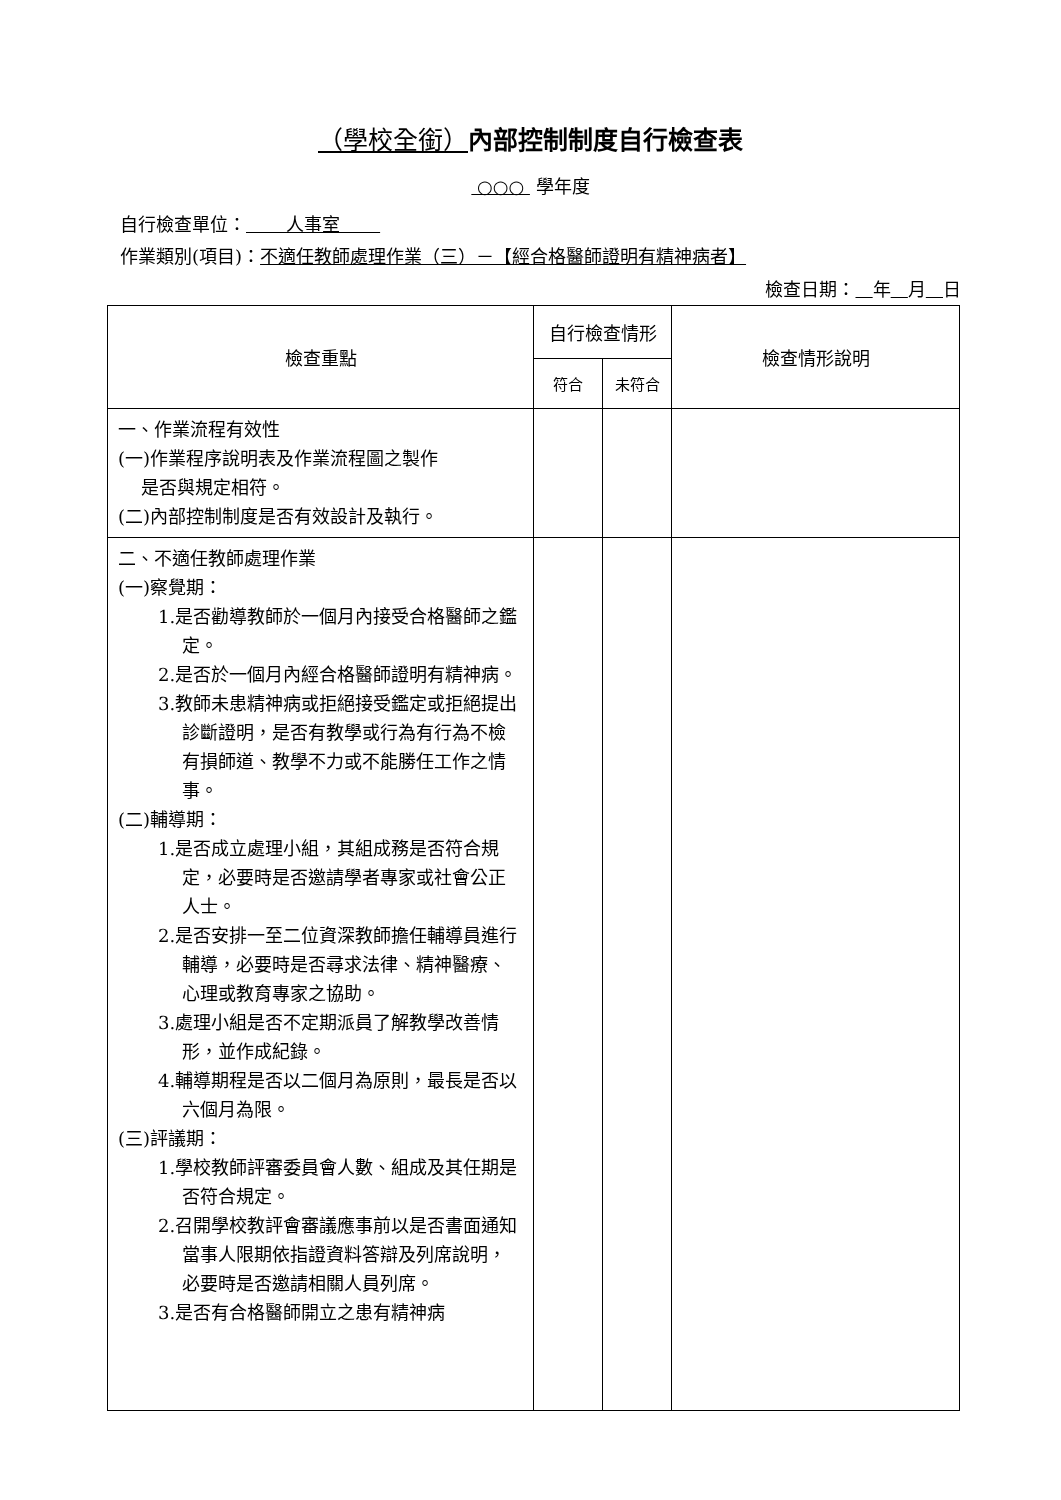（學校全銜）內部控制制度自行檢查表
○○○ 學年度
自行檢查單位： 人事室
作業類別(項目)：不適任教師處理作業（三）－【經合格醫師證明有精神病者】
檢查日期： 年 月 日
| 檢查重點 | 自行檢查情形 | | 檢查情形說明 |
| --- | --- | --- | --- |
| | 符合 | 未符合 | |
| 一、作業流程有效性 (一)作業程序說明表及作業流程圖之製作 是否與規定相符。 (二)內部控制制度是否有效設計及執行。 | | | |
| 二、不適任教師處理作業 (一)察覺期： 1.是否勸導教師於一個月內接受合格醫師之鑑定。 2.是否於一個月內經合格醫師證明有精神病。 3.教師未患精神病或拒絕接受鑑定或拒絕提出診斷證明，是否有教學或行為有行為不檢有損師道、教學不力或不能勝任工作之情事。 (二)輔導期： 1.是否成立處理小組，其組成務是否符合規定，必要時是否邀請學者專家或社會公正人士。 2.是否安排一至二位資深教師擔任輔導員進行輔導，必要時是否尋求法律、精神醫療、心理或教育專家之協助。 3.處理小組是否不定期派員了解教學改善情形，並作成紀錄。 4.輔導期程是否以二個月為原則，最長是否以六個月為限。 (三)評議期： 1.學校教師評審委員會人數、組成及其任期是否符合規定。 2.召開學校教評會審議應事前以是否書面通知當事人限期依指證資料答辯及列席說明，必要時是否邀請相關人員列席。 3.是否有合格醫師開立之患有精神病 | | | |